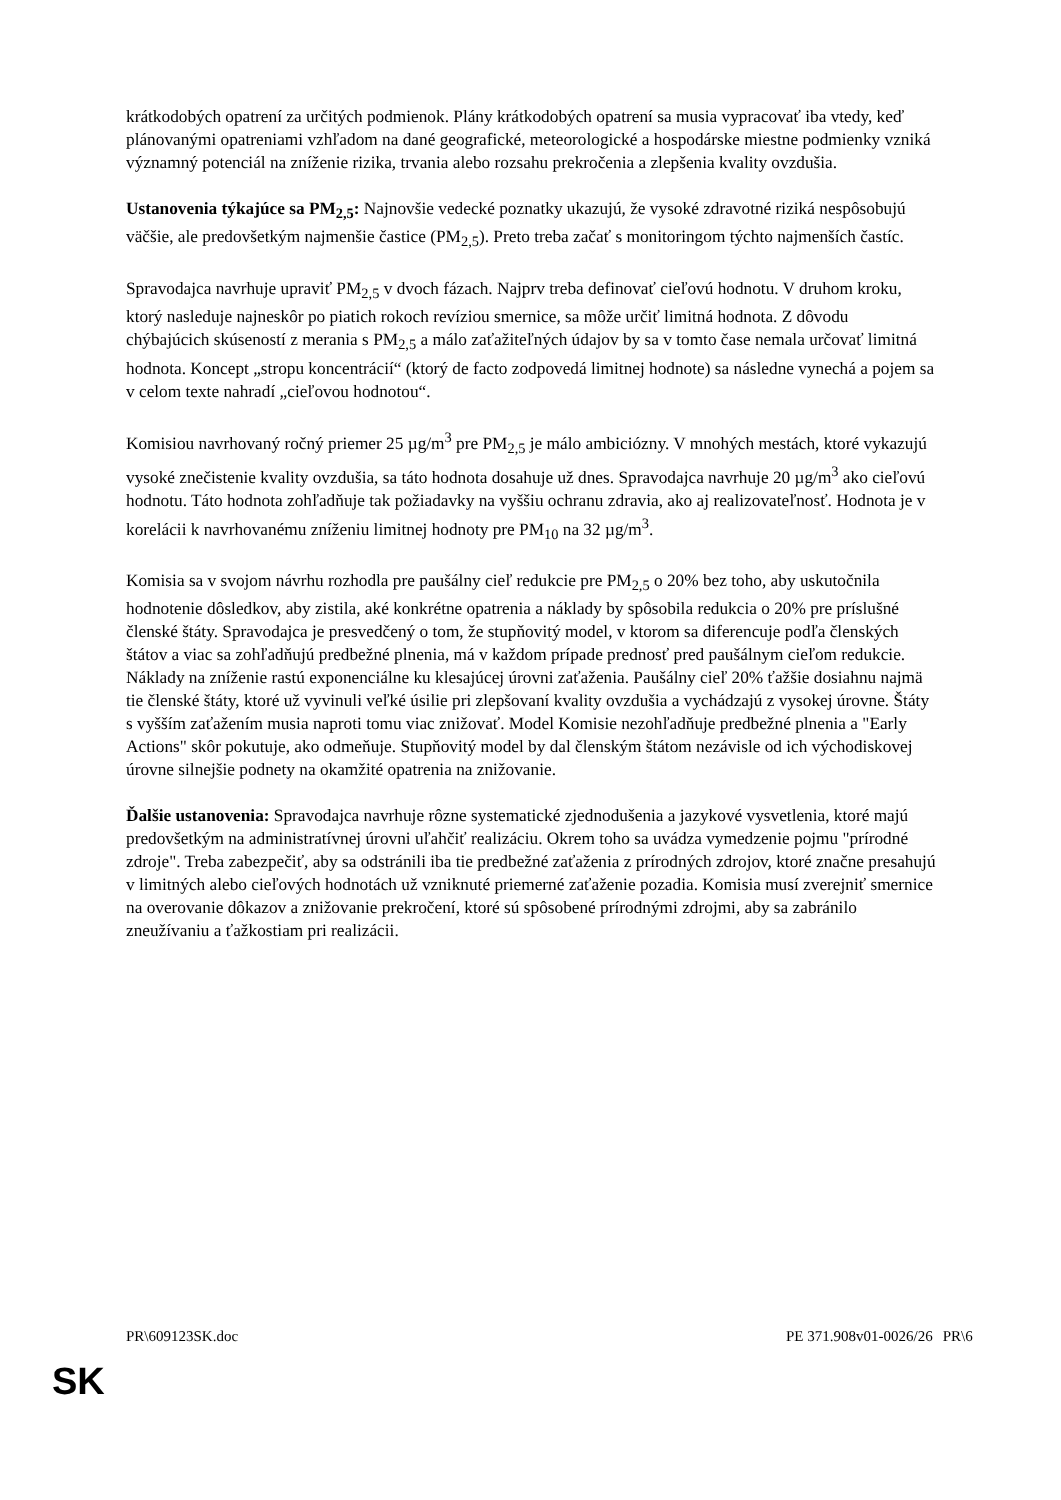krátkodobých opatrení za určitých podmienok. Plány krátkodobých opatrení sa musia vypracovať iba vtedy, keď plánovanými opatreniami vzhľadom na dané geografické, meteorologické a hospodárske miestne podmienky vzniká významný potenciál na zníženie rizika, trvania alebo rozsahu prekročenia a zlepšenia kvality ovzdušia.
Ustanovenia týkajúce sa PM<sub>2,5</sub>: Najnovšie vedecké poznatky ukazujú, že vysoké zdravotné riziká nespôsobujú väčšie, ale predovšetkým najmenšie častice (PM<sub>2,5</sub>). Preto treba začať s monitoringom týchto najmenších častíc.
Spravodajca navrhuje upraviť PM<sub>2,5</sub> v dvoch fázach. Najprv treba definovať cieľovú hodnotu. V druhom kroku, ktorý nasleduje najneskôr po piatich rokoch revíziou smernice, sa môže určiť limitná hodnota. Z dôvodu chýbajúcich skúseností z merania s PM<sub>2,5</sub> a málo zaťažiteľných údajov by sa v tomto čase nemala určovať limitná hodnota. Koncept „stropu koncentrácií“ (ktorý de facto zodpovedá limitnej hodnote) sa následne vynechá a pojem sa v celom texte nahradí „cieľovou hodnotou“.
Komisiou navrhovaný ročný priemer 25 µg/m<sup>3</sup> pre PM<sub>2,5</sub> je málo ambiciózny. V mnohých mestách, ktoré vykazujú vysoké znečistenie kvality ovzdušia, sa táto hodnota dosahuje už dnes. Spravodajca navrhuje 20 µg/m<sup>3</sup> ako cieľovú hodnotu. Táto hodnota zohľadňuje tak požiadavky na vyššiu ochranu zdravia, ako aj realizovateľnosť. Hodnota je v korelácii k navrhovanému zníženiu limitnej hodnoty pre PM<sub>10</sub> na 32 µg/m<sup>3</sup>.
Komisia sa v svojom návrhu rozhodla pre paušálny cieľ redukcie pre PM<sub>2,5</sub> o 20% bez toho, aby uskutočnila hodnotenie dôsledkov, aby zistila, aké konkrétne opatrenia a náklady by spôsobila redukcia o 20% pre príslušné členské štáty. Spravodajca je presvedčený o tom, že stupňovitý model, v ktorom sa diferencuje podľa členských štátov a viac sa zohľadňujú predbežné plnenia, má v každom prípade prednosť pred paušálnym cieľom redukcie. Náklady na zníženie rastú exponenciálne ku klesajúcej úrovni zaťaženia. Paušálny cieľ 20% ťažšie dosiahnu najmä tie členské štáty, ktoré už vyvinuli veľké úsilie pri zlepšovaní kvality ovzdušia a vychádzajú z vysokej úrovne. Štáty s vyšším zaťažením musia naproti tomu viac znižovať. Model Komisie nezohľadňuje predbežné plnenia a "Early Actions" skôr pokutuje, ako odmeňuje. Stupňovitý model by dal členským štátom nezávisle od ich východiskovej úrovne silnejšie podnety na okamžité opatrenia na znižovanie.
Ďalšie ustanovenia: Spravodajca navrhuje rôzne systematické zjednodušenia a jazykové vysvetlenia, ktoré majú predovšetkým na administratívnej úrovni uľahčiť realizáciu. Okrem toho sa uvádza vymedzenie pojmu "prírodné zdroje". Treba zabezpečiť, aby sa odstránili iba tie predbežné zaťaženia z prírodných zdrojov, ktoré značne presahujú v limitných alebo cieľových hodnotách už vzniknuté priemerné zaťaženie pozadia. Komisia musí zverejniť smernice na overovanie dôkazov a znižovanie prekročení, ktoré sú spôsobené prírodnými zdrojmi, aby sa zabránilo zneužívaniu a ťažkostiam pri realizácii.
PR\609123SK.doc PE 371.908v01-0026/26 PR\6
SK